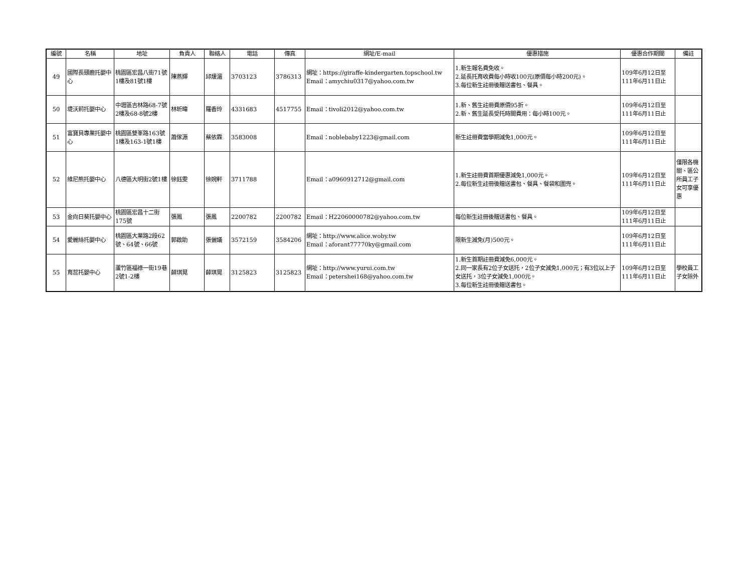| 編號 | 名稱 | 地址 | 負責人 | 聯絡人 | 電話 | 傳真 | 網址/E-mail | 優惠措施 | 優惠合作期間 | 備註 |
| --- | --- | --- | --- | --- | --- | --- | --- | --- | --- | --- |
| 49 | 國際長頸鹿托嬰中心 | 桃園區宏昌八街71號1樓及81號1樓 | 陳燕輝 | 邱煖湄 | 3703123 | 3786313 | 網址：https://giraffe-kindergarten.topschool.tw Email：amychiu0317@yahoo.com.tw | 1.新生報名費免收。 2.延長托育收費每小時收100元(原價每小時200元)。 3.每位新生註冊後贈送書包、餐具。 | 109年6月12日至111年6月11日止 | |
| 50 | 堤沃莉托嬰中心 | 中壢區吉林路68-7號2樓及68-8號2樓 | 林昕暐 | 羅香玲 | 4331683 | 4517755 | Email：tivoli2012@yahoo.com.tw | 1.新、舊生註冊費原價95折。 2.新、舊生延長受托時間費用：每小時100元。 | 109年6月12日至111年6月11日止 | |
| 51 | 富寶貝專業托嬰中心 | 桃園區雙峯路163號1樓及163-1號1樓 | 蕭傢源 | 蔡依霖 | 3583008 | | Email：noblebaby1223@gmail.com | 新生註冊費當學期減免1,000元。 | 109年6月12日至111年6月11日止 | |
| 52 | 維尼熊托嬰中心 | 八德區大明街2號1樓 | 徐鈺雯 | 徐婉軒 | 3711788 | | Email：a0960912712@gmail.com | 1.新生註冊費首期優惠減免1,000元。 2.每位新生註冊後贈送書包、餐具、餐袋和圍兜。 | 109年6月12日至111年6月11日止 | 僅限各機關、區公所員工子女可享優惠 |
| 53 | 金向日葵托嬰中心 | 桃園區宏昌十二街175號 | 張鳳 | 張鳳 | 2200782 | 2200782 | Email：H22060000782@yahoo.com.tw | 每位新生註冊後贈送書包、餐具。 | 109年6月12日至111年6月11日止 | |
| 54 | 愛麗絲托嬰中心 | 桃園區大業路2段62號、64號、66號 | 郭啟助 | 張儷議 | 3572159 | 3584206 | 網址：http://www.alice.woby.tw Email：aforant77770ky@gmail.com | 限新生減免(月)500元。 | 109年6月12日至111年6月11日止 | |
| 55 | 育蕊托嬰中心 | 蘆竹區福祿一街19巷2號1-2樓 | 薛琪晃 | 薛琪晃 | 3125823 | 3125823 | 網址：http://www.yurui.com.tw Email：petershei168@yahoo.com.tw | 1.新生首期註冊費減免6,000元。 2.同一家長有2位子女送托，2位子女減免1,000元；有3位以上子女送托，3位子女減免1,000元。 3.每位新生註冊後贈送書包。 | 109年6月12日至111年6月11日止 | 學校員工子女除外 |